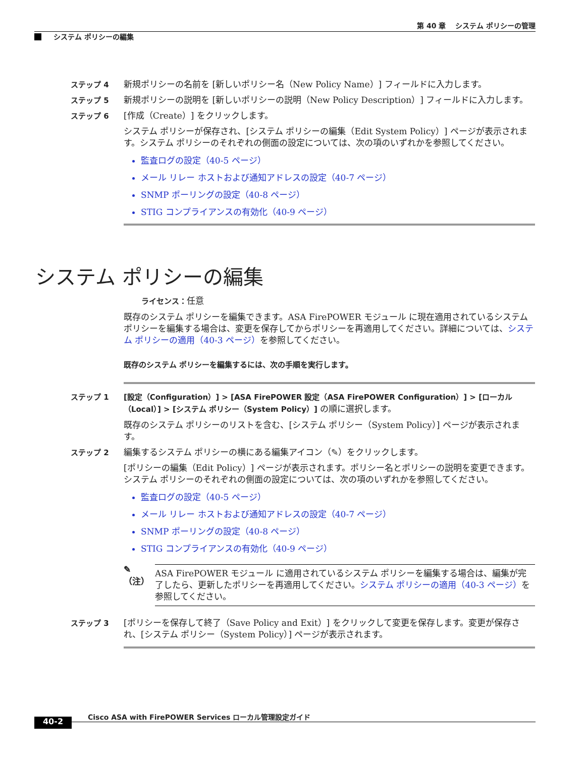第 40 章　 システム ポリシーの管理
システム ポリシーの編集
ステップ 4
新規ポリシーの名前を [新しいポリシー名（New Policy Name）] フィールドに入力します。
ステップ 5
新規ポリシーの説明を [新しいポリシーの説明（New Policy Description）] フィールドに入力します。
ステップ 6
[作成（Create）] をクリックします。
システム ポリシーが保存され、[システム ポリシーの編集（Edit System Policy）] ページが表示されます。システム ポリシーのそれぞれの側面の設定については、次の項のいずれかを参照してください。
監査ログの設定（40-5 ページ）
メール リレー ホストおよび通知アドレスの設定（40-7 ページ）
SNMP ポーリングの設定（40-8 ページ）
STIG コンプライアンスの有効化（40-9 ページ）
システム ポリシーの編集
ライセンス：任意
既存のシステム ポリシーを編集できます。ASA FirePOWER モジュール に現在適用されているシステム ポリシーを編集する場合は、変更を保存してからポリシーを再適用してください。詳細については、システム ポリシーの適用（40-3 ページ）を参照してください。
既存のシステム ポリシーを編集するには、次の手順を実行します。
ステップ 1
[設定（Configuration）] > [ASA FirePOWER 設定（ASA FirePOWER Configuration）] > [ローカル（Local）] > [システム ポリシー（System Policy）] の順に選択します。
既存のシステム ポリシーのリストを含む、[システム ポリシー（System Policy）] ページが表示されます。
ステップ 2
編集するシステム ポリシーの横にある編集アイコン（✎）をクリックします。
[ポリシーの編集（Edit Policy）] ページが表示されます。ポリシー名とポリシーの説明を変更できます。システム ポリシーのそれぞれの側面の設定については、次の項のいずれかを参照してください。
監査ログの設定（40-5 ページ）
メール リレー ホストおよび通知アドレスの設定（40-7 ページ）
SNMP ポーリングの設定（40-8 ページ）
STIG コンプライアンスの有効化（40-9 ページ）
✎
（注）
ASA FirePOWER モジュール に適用されているシステム ポリシーを編集する場合は、編集が完了したら、更新したポリシーを再適用してください。システム ポリシーの適用（40-3 ページ）を参照してください。
ステップ 3
[ポリシーを保存して終了（Save Policy and Exit）] をクリックして変更を保存します。変更が保存され、[システム ポリシー（System Policy）] ページが表示されます。
Cisco ASA with FirePOWER Services ローカル管理設定ガイド
40-2